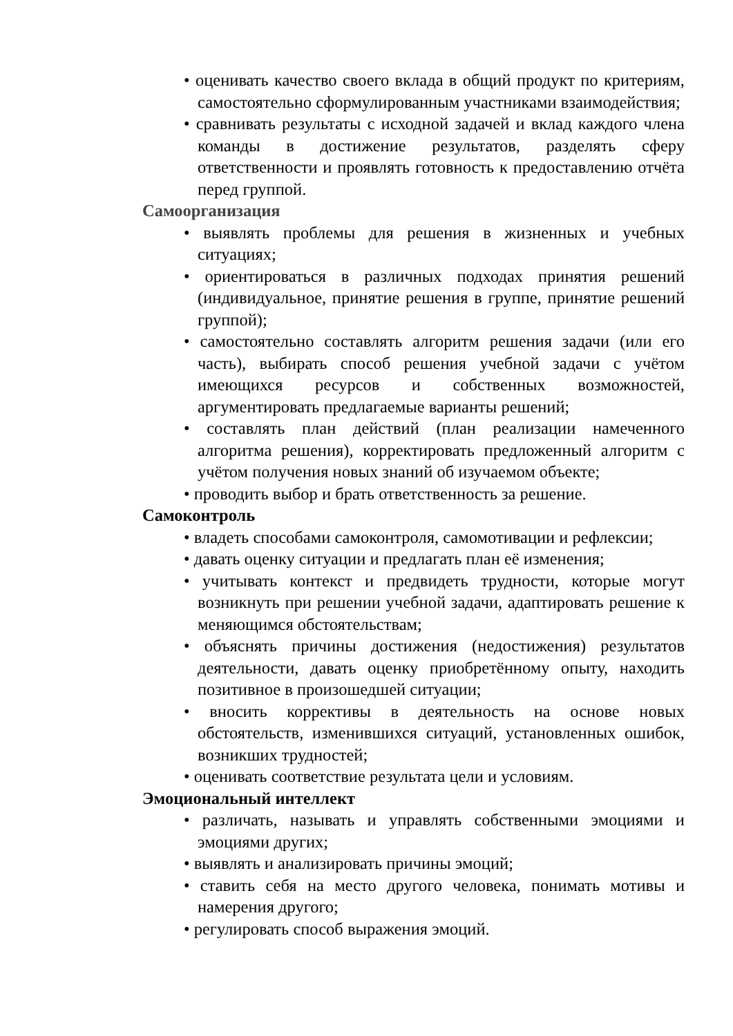• оценивать качество своего вклада в общий продукт по критериям, самостоятельно сформулированным участниками взаимодействия;
• сравнивать результаты с исходной задачей и вклад каждого члена команды в достижение результатов, разделять сферу ответственности и проявлять готовность к предоставлению отчёта перед группой.
Самоорганизация
• выявлять проблемы для решения в жизненных и учебных ситуациях;
• ориентироваться в различных подходах принятия решений (индивидуальное, принятие решения в группе, принятие решений группой);
• самостоятельно составлять алгоритм решения задачи (или его часть), выбирать способ решения учебной задачи с учётом имеющихся ресурсов и собственных возможностей, аргументировать предлагаемые варианты решений;
• составлять план действий (план реализации намеченного алгоритма решения), корректировать предложенный алгоритм с учётом получения новых знаний об изучаемом объекте;
• проводить выбор и брать ответственность за решение.
Самоконтроль
• владеть способами самоконтроля, самомотивации и рефлексии;
• давать оценку ситуации и предлагать план её изменения;
• учитывать контекст и предвидеть трудности, которые могут возникнуть при решении учебной задачи, адаптировать решение к меняющимся обстоятельствам;
• объяснять причины достижения (недостижения) результатов деятельности, давать оценку приобретённому опыту, находить позитивное в произошедшей ситуации;
• вносить коррективы в деятельность на основе новых обстоятельств, изменившихся ситуаций, установленных ошибок, возникших трудностей;
• оценивать соответствие результата цели и условиям.
Эмоциональный интеллект
• различать, называть и управлять собственными эмоциями и эмоциями других;
• выявлять и анализировать причины эмоций;
• ставить себя на место другого человека, понимать мотивы и намерения другого;
• регулировать способ выражения эмоций.